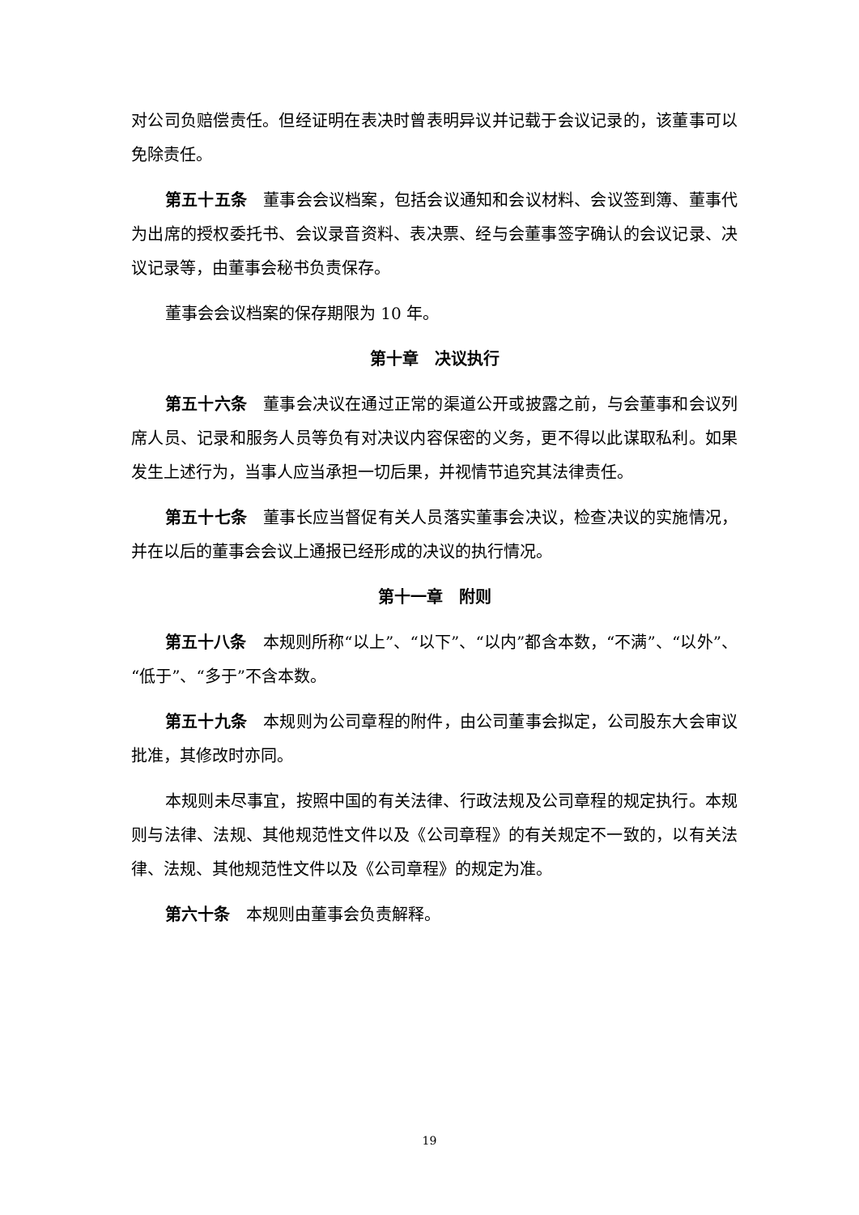对公司负赔偿责任。但经证明在表决时曾表明异议并记载于会议记录的，该董事可以免除责任。
第五十五条　董事会会议档案，包括会议通知和会议材料、会议签到簿、董事代为出席的授权委托书、会议录音资料、表决票、经与会董事签字确认的会议记录、决议记录等，由董事会秘书负责保存。
董事会会议档案的保存期限为 10 年。
第十章　决议执行
第五十六条　董事会决议在通过正常的渠道公开或披露之前，与会董事和会议列席人员、记录和服务人员等负有对决议内容保密的义务，更不得以此谋取私利。如果发生上述行为，当事人应当承担一切后果，并视情节追究其法律责任。
第五十七条　董事长应当督促有关人员落实董事会决议，检查决议的实施情况，并在以后的董事会会议上通报已经形成的决议的执行情况。
第十一章　附则
第五十八条　本规则所称“以上”、“以下”、“以内”都含本数，“不满”、“以外”、“低于”、“多于”不含本数。
第五十九条　本规则为公司章程的附件，由公司董事会拟定，公司股东大会审议批准，其修改时亦同。
本规则未尽事宜，按照中国的有关法律、行政法规及公司章程的规定执行。本规则与法律、法规、其他规范性文件以及《公司章程》的有关规定不一致的，以有关法律、法规、其他规范性文件以及《公司章程》的规定为准。
第六十条　本规则由董事会负责解释。
19